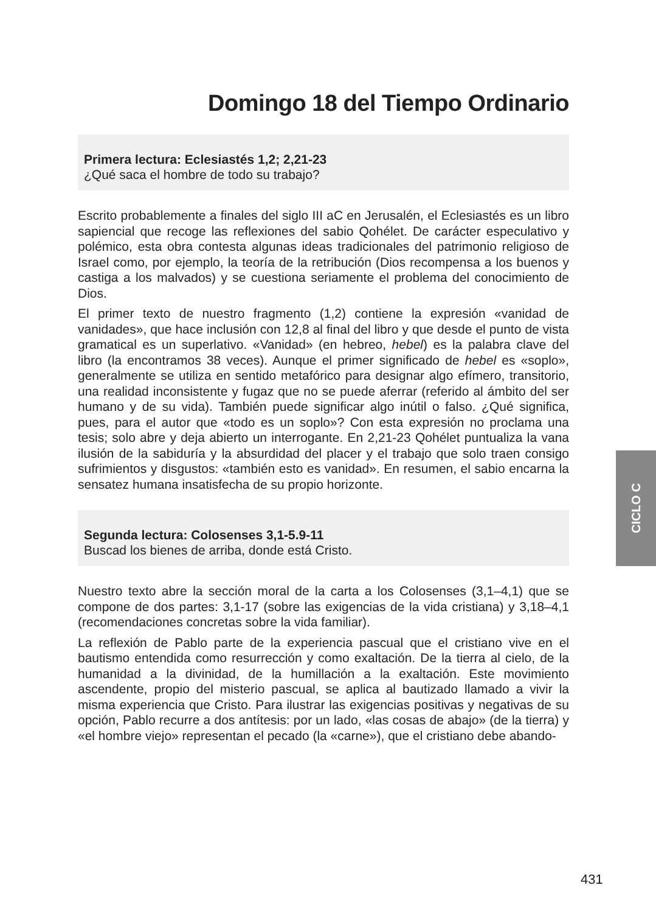Domingo 18 del Tiempo Ordinario
Primera lectura: Eclesiastés 1,2; 2,21-23
¿Qué saca el hombre de todo su trabajo?
Escrito probablemente a finales del siglo III aC en Jerusalén, el Eclesiastés es un libro sapiencial que recoge las reflexiones del sabio Qohélet. De carácter especulativo y polémico, esta obra contesta algunas ideas tradicionales del patrimonio religioso de Israel como, por ejemplo, la teoría de la retribución (Dios recompensa a los buenos y castiga a los malvados) y se cuestiona seriamente el problema del conocimiento de Dios.
El primer texto de nuestro fragmento (1,2) contiene la expresión «vanidad de vanidades», que hace inclusión con 12,8 al final del libro y que desde el punto de vista gramatical es un superlativo. «Vanidad» (en hebreo, hebel) es la palabra clave del libro (la encontramos 38 veces). Aunque el primer significado de hebel es «soplo», generalmente se utiliza en sentido metafórico para designar algo efímero, transitorio, una realidad inconsistente y fugaz que no se puede aferrar (referido al ámbito del ser humano y de su vida). También puede significar algo inútil o falso. ¿Qué significa, pues, para el autor que «todo es un soplo»? Con esta expresión no proclama una tesis; solo abre y deja abierto un interrogante. En 2,21-23 Qohélet puntualiza la vana ilusión de la sabiduría y la absurdidad del placer y el trabajo que solo traen consigo sufrimientos y disgustos: «también esto es vanidad». En resumen, el sabio encarna la sensatez humana insatisfecha de su propio horizonte.
Segunda lectura: Colosenses 3,1-5.9-11
Buscad los bienes de arriba, donde está Cristo.
Nuestro texto abre la sección moral de la carta a los Colosenses (3,1–4,1) que se compone de dos partes: 3,1-17 (sobre las exigencias de la vida cristiana) y 3,18–4,1 (recomendaciones concretas sobre la vida familiar).
La reflexión de Pablo parte de la experiencia pascual que el cristiano vive en el bautismo entendida como resurrección y como exaltación. De la tierra al cielo, de la humanidad a la divinidad, de la humillación a la exaltación. Este movimiento ascendente, propio del misterio pascual, se aplica al bautizado llamado a vivir la misma experiencia que Cristo. Para ilustrar las exigencias positivas y negativas de su opción, Pablo recurre a dos antítesis: por un lado, «las cosas de abajo» (de la tierra) y «el hombre viejo» representan el pecado (la «carne»), que el cristiano debe abando-
CICLO C
431